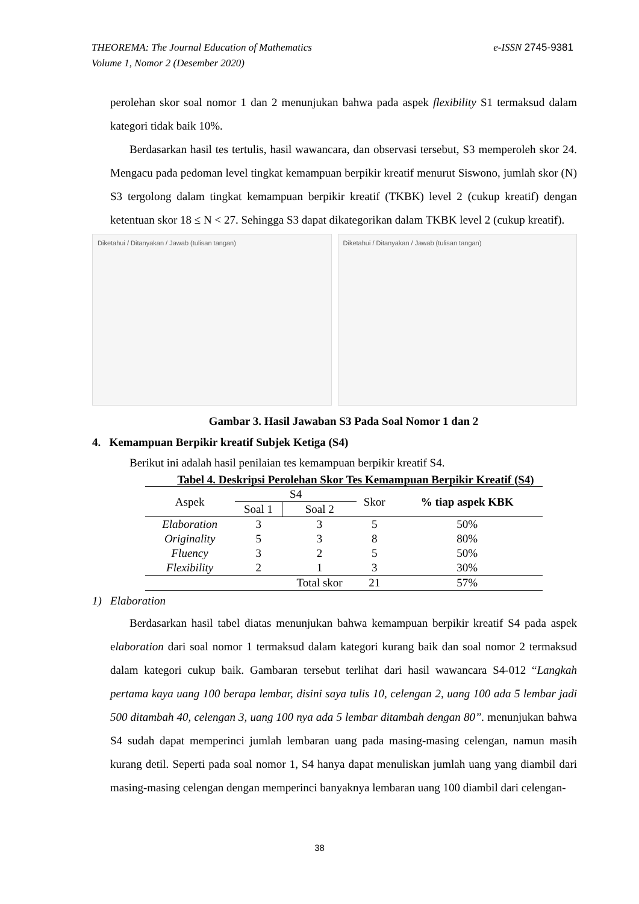e-ISSN 2745-9381 THEOREMA: The Journal Education of Mathematics
Volume 1, Nomor 2 (Desember 2020)
perolehan skor soal nomor 1 dan 2 menunjukan bahwa pada aspek flexibility S1 termaksud dalam kategori tidak baik 10%.
Berdasarkan hasil tes tertulis, hasil wawancara, dan observasi tersebut, S3 memperoleh skor 24. Mengacu pada pedoman level tingkat kemampuan berpikir kreatif menurut Siswono, jumlah skor (N) S3 tergolong dalam tingkat kemampuan berpikir kreatif (TKBK) level 2 (cukup kreatif) dengan ketentuan skor 18 ≤ N < 27. Sehingga S3 dapat dikategorikan dalam TKBK level 2 (cukup kreatif).
Diketahui / Ditanyakan / Jawab (tulisan tangan)
Diketahui / Ditanyakan / Jawab (tulisan tangan)
Gambar 3. Hasil Jawaban S3 Pada Soal Nomor 1 dan 2
4. Kemampuan Berpikir kreatif Subjek Ketiga (S4)
Berikut ini adalah hasil penilaian tes kemampuan berpikir kreatif S4.
Tabel 4. Deskripsi Perolehan Skor Tes Kemampuan Berpikir Kreatif (S4)
| Aspek | S4 | | Skor | % tiap aspek KBK |
| --- | --- | --- | --- | --- |
| | Soal 1 | Soal 2 | | |
| Elaboration | 3 | 3 | 5 | 50% |
| Originality | 5 | 3 | 8 | 80% |
| Fluency | 3 | 2 | 5 | 50% |
| Flexibility | 2 | 1 | 3 | 30% |
| | | Total skor | 21 | 57% |
1) Elaboration
Berdasarkan hasil tabel diatas menunjukan bahwa kemampuan berpikir kreatif S4 pada aspek elaboration dari soal nomor 1 termaksud dalam kategori kurang baik dan soal nomor 2 termaksud dalam kategori cukup baik. Gambaran tersebut terlihat dari hasil wawancara S4-012 “Langkah pertama kaya uang 100 berapa lembar, disini saya tulis 10, celengan 2, uang 100 ada 5 lembar jadi 500 ditambah 40, celengan 3, uang 100 nya ada 5 lembar ditambah dengan 80”. menunjukan bahwa S4 sudah dapat memperinci jumlah lembaran uang pada masing-masing celengan, namun masih kurang detil. Seperti pada soal nomor 1, S4 hanya dapat menuliskan jumlah uang yang diambil dari masing-masing celengan dengan memperinci banyaknya lembaran uang 100 diambil dari celengan-
38